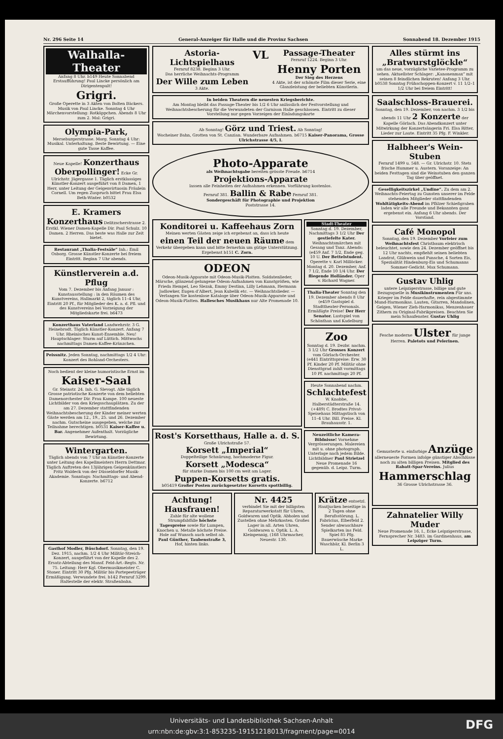Nr. 296 Seite 14 General-Anzeiger für Halle und die Provinz Sachsen Sonnabend 18. Dezember 1915
Walhalla-Theater
Anfang 8 Uhr. b149 Heute Sonnabend Erstaufführung! Paul Lincke persönlich am Dirigentenpult!
Grigri.
Große Operette in 3 Akten von Bolten Bäckers. Musik von Paul Lincke. Sonntag 4 Uhr Märchenvorstellung: Rotkäppchen. Abends 8 Uhr zum 2. Mal: Grigri.
Olympia-Park, Merseburgerstrasse. Morg. Sonntag 4 Uhr: Musikal. Unterhaltung. Beste Bewirtung. — Eine gute Tasse Kaffee.
Neue Kapelle! Konzerthaus Oberpollinger! Ecke Gr. Ulrichstr. Jägergasse 1. Täglich erstklassiges Künstler-Konzert ausgeführt von 8 Damen, 1 Herr, unter Leitung der Geigenvirtuosin Fräulein Cornell. Um regen Zuspruch bittet Frau Elsa Beth-Winter. b0532
E. Kramers Konzerthaus Delitzscherstrasse 2. Erstkl. Wiener Damen-Kapelle Dir. Paul Schulz. 10 Damen. 2 Herren. Das beste was Halle zur Zeit bietet.
Restaurant „Thalia-Festsäle“ Inh.: Emil Osborg. Grosse Künstler-Konzerte bei freiem Eintritt. Beginn 7 Uhr abends.
Künstlerverein a.d. Pflug
Vom 7. Dezember bis Anfang Januar : Kunstausstellung : in den Räumen des Kunstvereins, Hallmarkt 2, täglich 11–4 Uhr, Eintritt 20 Pf., für Mitglieder des K. a. d. Pfl. und des Kunstvereins bei Vorzeigung der Mitgliedskarte frei. b6473
Konzerthaus Vaterland Landwehrstr. 3 G. Heinebrodt. Täglich Künstler-Konzert. Anfang 7 Uhr. Rheinisches Kunst-Ensemble. Neu! Hauptschlager: Sturm auf Lüttich. Mittwochs nachmittags Damen-Kaffee-Kränzchen.
Peissnitz. Jeden Sonntag, nachmittags 1/2 4 Uhr: Konzert des Rohland-Orchesters.
Noch bedient der kleine humoristische Ernst im
Kaiser-Saal
Gr. Steinstr. 24. Inh. G. Slevogt. Alle täglich Grosse patriotische Konzerte von dem beliebten Damenorchester Dir. Frau Kampe. 100 neueste Lichtbilder von den Kriegsschauplätzen. Zu der am 27. Dezember stattfindenden Weihnachtsbescherung der Kinder meiner werten Gäste werden am 12., 19., 25. und 26. Dezember nachm. Gutscheine ausgegeben, welche zur Teilnahme berechtigen. b0531 Kaiser-Kaffee u. Bar. Angenehmer Aufenthalt. Vorzügliche Bewirtung.
Wintergarten.
Täglich abends von 7 Uhr an Künstler-Konzerte unter Leitung des Kapellmeisters Herrn Dettmar. Täglich Auftreten des 13jährigen Geigenkünstlers Fritz Waldeck von der Düsseldorfer Musik-Akademie. Sonntags: Nachmittags- und Abend-Konzerte. b6712
Gasthof Modler, Büschdorf. Sonntag, den 19. Dez. 1915, nachm. 1/2 4 Uhr Militär-Streich-Konzert, ausgeführt von der Kapelle des 2. Ersatz-Abteilung des Mansf. Feld-Art.-Regts. Nr. 75. Leitung: Herr Kgl. Obermusikmeister C. Stoner. Eintritt 30 Pfg. Militär bis Portepeeträger Ermäßigung. Verwundete frei. b142 Fernruf 3299. Haltestelle der elektr. Straßenbahn.
Astoria-Lichtspielhaus
Fernruf 8238. Beginn 3 Uhr.
Das herrliche Weihnachts-Programm
Der Wille zum Leben
3 Akte.
VL
Passage-Theater
Fernruf 1224. Beginn 3 Uhr.
Henny Porten
Der Sieg des Herzens
4 Akte, ist der schönste Film dieser Serie, eine Glanzleistung der beliebten Künstlerin.
In beiden Theatern die neuesten Kriegsberichte.
Am Montag bleibt das Passage-Theater bis 1/2 6 Uhr anlässlich der Festvorstellung und Weihnachtsbescherung für die Verwundeten der Garnison Halle geschlossen. Eintritt zu dieser Vorstellung nur gegen Vorzeigen der Einladungskarte
Ab Sonntag! Görz und Triest. Ab Sonntag!
Wocheiner Bahn, Grotten von St. Canzian. Wunderbare Aufnahmen. b6715 Kaiser-Panorama, Grosse Ulrichstrasse 4/5, I.
Photo-Apparate
als Weihnachtsgabe bereiten grösste Freude. b6714
Projektions-Apparate
lassen alle Feinheiten der Aufnahmen erkennen. Vorführung kostenlos.
Fernruf 381. Ballin & Rabe Fernruf 381.
Sondergeschäft für Photographie und Projektion
Poststrasse 14.
Konditorei u. Kaffeehaus Zorn
Meinen werten Gästen zeige ich ergebenst an, dass ich heute einen Teil der neuen Räume dem Verkehr übergeben kann und bitte fernerhin um gütige Unterstützung. Ergebenst b151 C. Zorn.
ODEON
Odeon-Musik-Apparate mit Odeon-Musik-Platten. Soldatenlieder, Märsche, glänzend gelungene Odeon-Aufnahmen von Kunstgrößen, wie Frieda Hempel, Leo Slezak, Emmy Destinn, Lilly Lehmann, Hermann Jadlowker, Eugen d'Albert, Jean Kubelik etc. — Weihnachtslieder. — Verlangen Sie kostenlose Kataloge über Odeon-Musik-Apparate und Odeon-Musik-Platten. Hallesches Musikhaus nur Alte Promenade 10.
Rost's Korsetthaus, Halle a. d. S.
Große Ulrichstraße 57.
Korsett „Imperial“
Doppelteilige Schnürung, hochmoderne Figur.
Korsett „Modesca“
für starke Damen bis 100 cm weit am Lager.
Puppen-Korsetts gratis.
b05419 Großer Posten zurückgesetzter Korsetts spottbillig.
Stadt-Theater
Sonntag d. 19. Dezember, Nachmittags 3 1/2 Uhr Der gestiefelte Kater. Weihnachtsmärchen mit Gesang und Tanz. Abends: (e459 Anf. 7 1/2, Ende geg. 10 U. Der Bettelstudent. Operette v. Karl Millöcker. Montag d. 20. Dezember, Anf. 7 1/2, Ende 10 1/4 Uhr. Der fliegende Holländer. Oper v. Richard Wagner.
Thalia-Theater Sonntag den 19. Dezember abends 8 Uhr (e459 Gastspiel d. Stadttheater-Personals. Ermäßigte Preise! Der Herr Senator. Lustspiel von Schönthan und Kadelburg
Zoo
Sonntag d. 19. Dezbr. nachm. 3 1/2 Uhr Grosses Konzert vom Görlach-Orchester. (e441 Eintrittspreise: Erw. 30 Pf. Kinder 20 Pf. Militär ohne Diensttgrad zahlt vormittags 10 Pf. nachmittags 20 Pf.
Heute Sonnabend nachm. Schlachtefest W. Knobbe, Halberstädterstraße 14. (+489) C. Brodtes Privat-Speisehaus Mittagstisch von 11–4 Uhr. Bill. Preise. Kl. Brauhausstr. 1.
Neuzeitliche Kamera-Bildnisse! Vornehme Vergrösserungen. Malereien mit u. ohne photograph. Unterlage nach jedem Bilde. Lichtbildner Paul Strietzel Neue Promenade 16 gegenüb. d. Leipz. Turm.
Achtung! Hausfrauen!
Zahle für alte wollene Strumpfabfälle höchste Tagespreise sowie für Lumpen, Knochen u. Metalle höchste Preise. Hole auf Wunsch auch selbst ab. Paul Günther, Taubenstraße 3, Hof, hinten links.
Nr. 4425
verbindet Sie mit der billigsten Reparaturwerkstatt für Uhren, Goldwaren und Optik. Abholen und Zustellen ohne Mehrkosten. Großes Lager in all. Arten Uhren, Goldwaren u. Optik. L. A. Kleinpennig, (168 Uhrmacher, Neuestr. 130.
Krätze entsetzl. Hautjucken beseitige in 2 Tagen ohne Berufsstörung. L. Fabricius, Elberfeld 2. Sender abwaschbare Spielkarten ins Feld. Spiel 85 Pfg. Bauerwäsche Marke Waschbär, Kl. Berlin 3 L.
Alles stürmt ins „Bratwurstglöckle“
um das neue, vorzügliche Varietee-Programm zu sehen. Aktuellster Schlager: „Kanonenmax“ mit seinen 8 feindlichen Rekruten! Anfang 3 Uhr. b0538 Sonntag Frühschoppen-Konzert v. 11 1/2–1 1/2 Uhr bei freiem Eintritt!
Saalschloss-Brauerei.
Sonntag, den 19. Dezember, von nachm. 3 1/2 bis abends 11 Uhr 2 Konzerte der Kapelle Görlach. Das Abendkonzert unter Mitwirkung der Konzertsängerin Fri. Elsa Ritter, Lieder zur Laute. Eintritt 35 Pfg. F. Winkler.
Halbheer's Wein-Stuben
Fernruf 1499 u. 548. — Gr. Ulrichstr. 10. Stets frische Hummer u. Austern. Voranzeige: An beiden Festtagen sind die Weinstuben den ganzen Tag über geöffnet.
Geselligkeitszirkel „Undine“. Zu dem am 2. Weihnachts-Feiertag zu Gunsten unserer im Felde stehenden Mitglieder stattfindenden Wohltätigkeits-Abend im Pfälzer Schießgraben laden wir alle Freunde und Bekannten ganz ergebenst ein. Anfang 6 Uhr abends. Der Vorstand.
Café Monopol
Sonntag, den 19. Dezember Vorfeier zum Weihnachtsfest Christbaum elektrisch beleuchtet, sowie den 24. Dezember geöffnet bis 12 Uhr nachts, empfiehlt seinen beliebten Landrat, Glühwein und Punsche, 4 Sorten Eis, Spezialität Hindenburg-Eis und Schumanns Sommer-Gedicht. Max Schumann.
Gustav Uhlig
untere Leipzigerstrasse, billige und gute Bezugsquelle in Musikinstrumenten Für uns. Krieger im Felde dauerhafte, rein abgestimmte Mund-Harmonikas. Lauten, Gitarren, Mandolinen, Geigen, Wiener Zieh-Harmonikas, Menzenhauer Zithern zu Original-Fabrikpreisen. Beachten Sie mein Schaufenster. Gustav Uhlig
Fesche moderne Ulster für junge Herren. Paletots und Pelerinen.
Gemusterte u. einfarbige Anzüge allerneueste Formen infolge günstiger Abschlüsse noch zu alten billigen Preisen. Mitglied des Rabatt-Spar-Vereins. Julius
Hammerschlag
36 Grosse Ulrichstrasse 36.
Zahnatelier Willy Muder
Neue Promenade 16, I., Ecke Leipzigerstrasse, Fernsprecher Nr. 3483. im Gardinenhaus, am Leipziger Turm.
Universitäts- und Landesbibliothek Sachsen-Anhalt
urn:nbn:de:gbv:3:1-853235-19151218013/fragment/page=0014
DFG